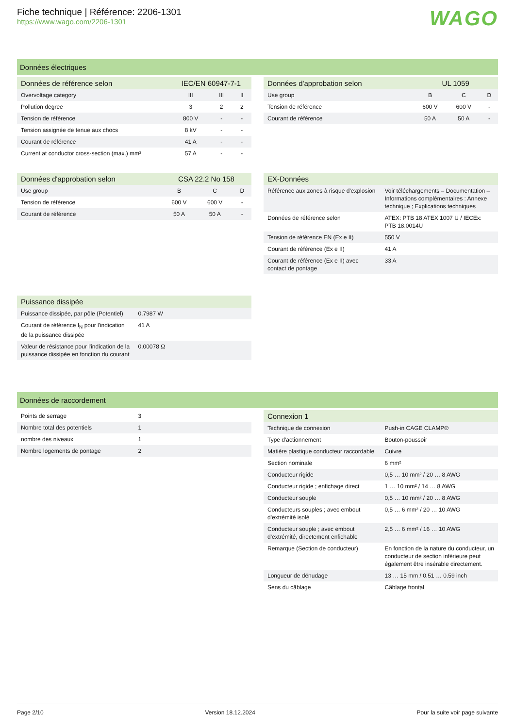Fiche technique | Référence: 2206-1301
https://www.wago.com/2206-1301
WAGO
Données électriques
| Données de référence selon | IEC/EN 60947-7-1 | | |
| --- | --- | --- | --- |
| Overvoltage category | III | III | II |
| Pollution degree | 3 | 2 | 2 |
| Tension de référence | 800 V | - | - |
| Tension assignée de tenue aux chocs | 8 kV | - | - |
| Courant de référence | 41 A | - | - |
| Current at conductor cross-section (max.) mm² | 57 A | - | - |
| Données d'approbation selon | UL 1059 | | |
| --- | --- | --- | --- |
| Use group | B | C | D |
| Tension de référence | 600 V | 600 V | - |
| Courant de référence | 50 A | 50 A | - |
| Données d'approbation selon | CSA 22.2 No 158 | | |
| --- | --- | --- | --- |
| Use group | B | C | D |
| Tension de référence | 600 V | 600 V | - |
| Courant de référence | 50 A | 50 A | - |
| EX-Données | |
| --- | --- |
| Référence aux zones à risque d'explosion | Voir téléchargements – Documentation – Informations complémentaires : Annexe technique ; Explications techniques |
| Données de référence selon | ATEX: PTB 18 ATEX 1007 U / IECEx: PTB 18.0014U |
| Tension de référence EN (Ex e II) | 550 V |
| Courant de référence (Ex e II) | 41 A |
| Courant de référence (Ex e II) avec contact de pontage | 33 A |
| Puissance dissipée | |
| --- | --- |
| Puissance dissipée, par pôle (Potentiel) | 0.7987 W |
| Courant de référence I<sub>N</sub> pour l'indication de la puissance dissipée | 41 A |
| Valeur de résistance pour l'indication de la puissance dissipée en fonction du courant | 0.00078 Ω |
Données de raccordement
| Points de serrage | 3 |
| Nombre total des potentiels | 1 |
| nombre des niveaux | 1 |
| Nombre logements de pontage | 2 |
| Connexion 1 | |
| --- | --- |
| Technique de connexion | Push-in CAGE CLAMP® |
| Type d'actionnement | Bouton-poussoir |
| Matière plastique conducteur raccordable | Cuivre |
| Section nominale | 6 mm² |
| Conducteur rigide | 0,5 … 10 mm² / 20 … 8 AWG |
| Conducteur rigide ; enfichage direct | 1 … 10 mm² / 14 … 8 AWG |
| Conducteur souple | 0,5 … 10 mm² / 20 … 8 AWG |
| Conducteurs souples ; avec embout d'extrémité isolé | 0,5 … 6 mm² / 20 … 10 AWG |
| Conducteur souple ; avec embout d'extrémité, directement enfichable | 2,5 … 6 mm² / 16 … 10 AWG |
| Remarque (Section de conducteur) | En fonction de la nature du conducteur, un conducteur de section inférieure peut également être insérable directement. |
| Longueur de dénudage | 13 … 15 mm / 0.51 … 0.59 inch |
| Sens du câblage | Câblage frontal |
Page 2/10 Version 18.12.2024 Pour la suite voir page suivante